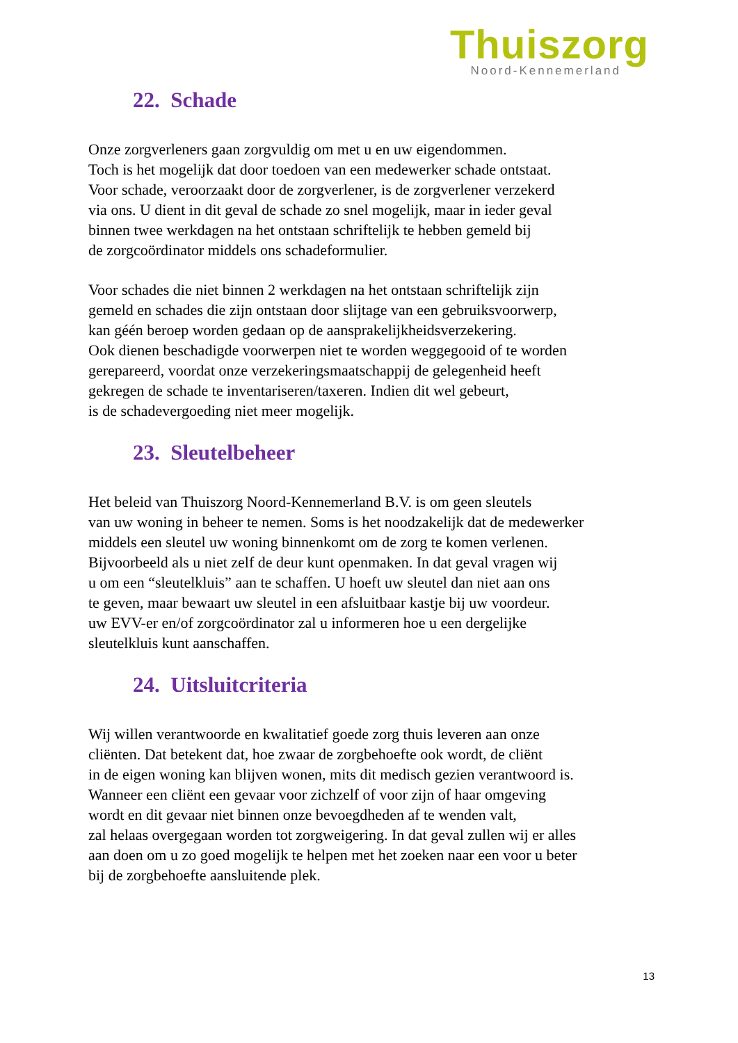Thuiszorg
Noord-Kennemerland
22. Schade
Onze zorgverleners gaan zorgvuldig om met u en uw eigendommen.
Toch is het mogelijk dat door toedoen van een medewerker schade ontstaat.
Voor schade, veroorzaakt door de zorgverlener, is de zorgverlener verzekerd
via ons. U dient in dit geval de schade zo snel mogelijk, maar in ieder geval
binnen twee werkdagen na het ontstaan schriftelijk te hebben gemeld bij
de zorgcoördinator middels ons schadeformulier.
Voor schades die niet binnen 2 werkdagen na het ontstaan schriftelijk zijn
gemeld en schades die zijn ontstaan door slijtage van een gebruiksvoorwerp,
kan géén beroep worden gedaan op de aansprakelijkheidsverzekering.
Ook dienen beschadigde voorwerpen niet te worden weggegooid of te worden
gerepareerd, voordat onze verzekeringsmaatschappij de gelegenheid heeft
gekregen de schade te inventariseren/taxeren. Indien dit wel gebeurt,
is de schadevergoeding niet meer mogelijk.
23. Sleutelbeheer
Het beleid van Thuiszorg Noord-Kennemerland B.V. is om geen sleutels
van uw woning in beheer te nemen. Soms is het noodzakelijk dat de medewerker
middels een sleutel uw woning binnenkomt om de zorg te komen verlenen.
Bijvoorbeeld als u niet zelf de deur kunt openmaken. In dat geval vragen wij
u om een “sleutelkluis” aan te schaffen. U hoeft uw sleutel dan niet aan ons
te geven, maar bewaart uw sleutel in een afsluitbaar kastje bij uw voordeur.
uw EVV-er en/of zorgcoördinator zal u informeren hoe u een dergelijke
sleutelkluis kunt aanschaffen.
24. Uitsluitcriteria
Wij willen verantwoorde en kwalitatief goede zorg thuis leveren aan onze
cliënten. Dat betekent dat, hoe zwaar de zorgbehoefte ook wordt, de cliënt
in de eigen woning kan blijven wonen, mits dit medisch gezien verantwoord is.
Wanneer een cliënt een gevaar voor zichzelf of voor zijn of haar omgeving
wordt en dit gevaar niet binnen onze bevoegdheden af te wenden valt,
zal helaas overgegaan worden tot zorgweigering. In dat geval zullen wij er alles
aan doen om u zo goed mogelijk te helpen met het zoeken naar een voor u beter
bij de zorgbehoefte aansluitende plek.
13